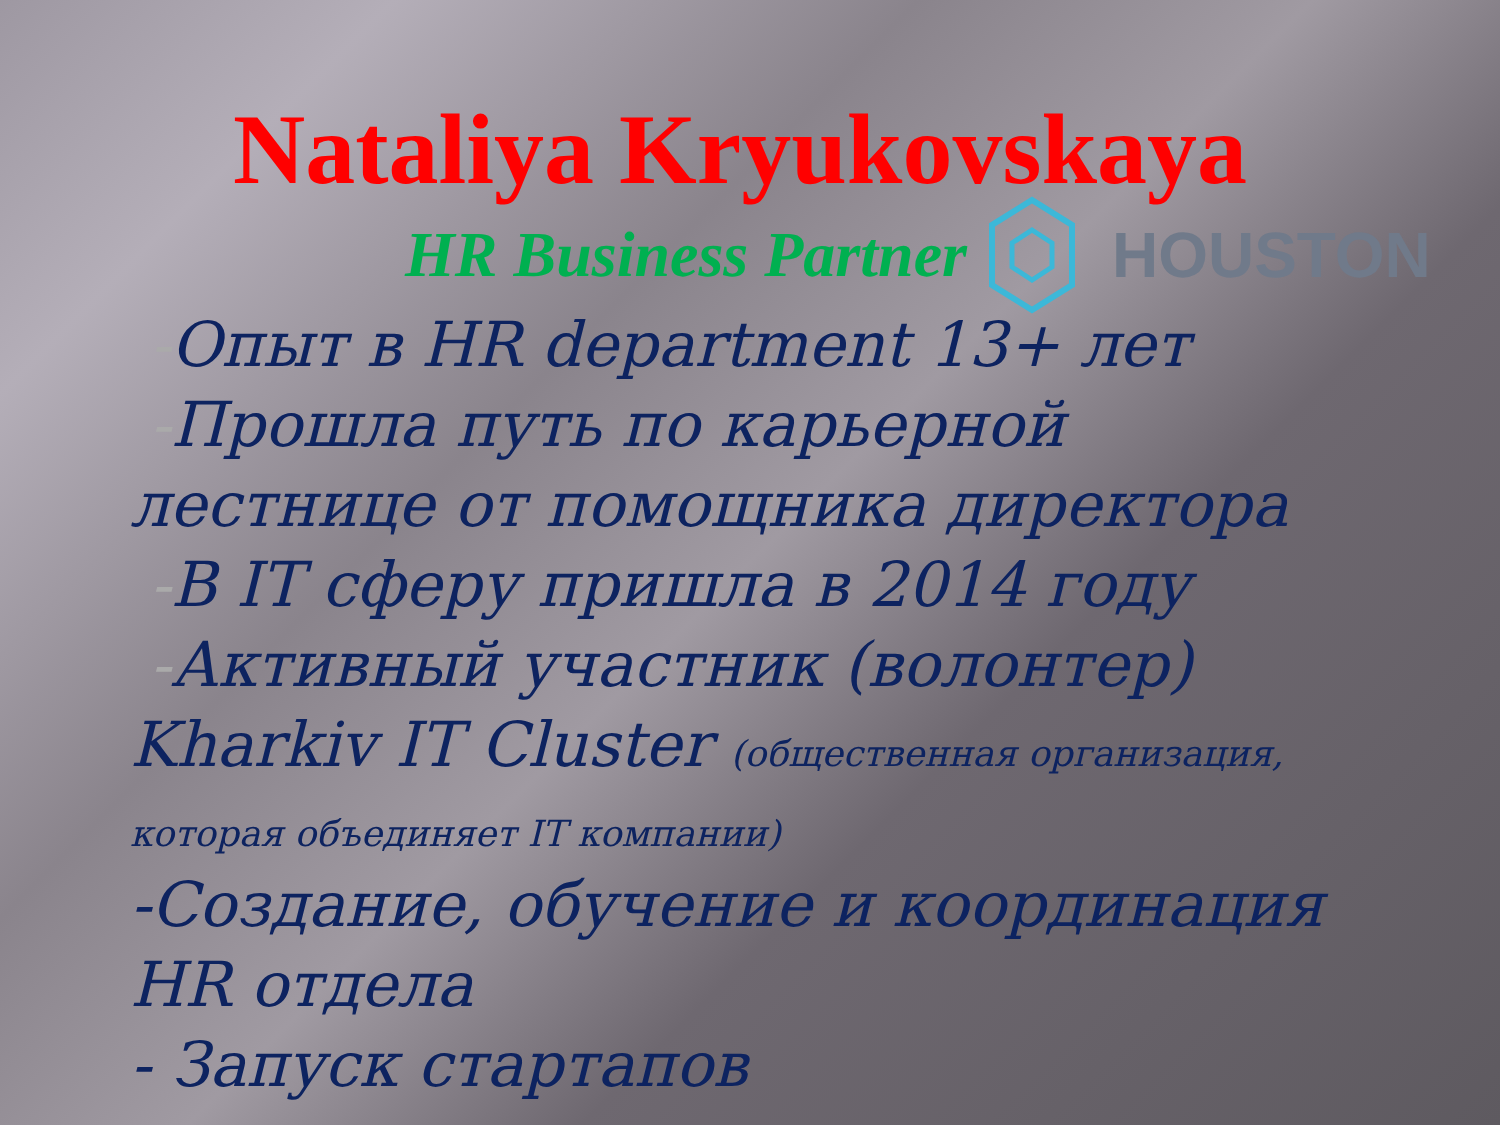Nataliya Kryukovskaya
HR Business Partner HOUSTON
-Опыт в HR department 13+ лет
-Прошла путь по карьерной лестнице от помощника директора
-В IT сферу пришла в 2014 году
-Активный участник (волонтер) Kharkiv IT Cluster (общественная организация, которая объединяет IT компании)
-Создание, обучение и координация HR отдела
- Запуск стартапов